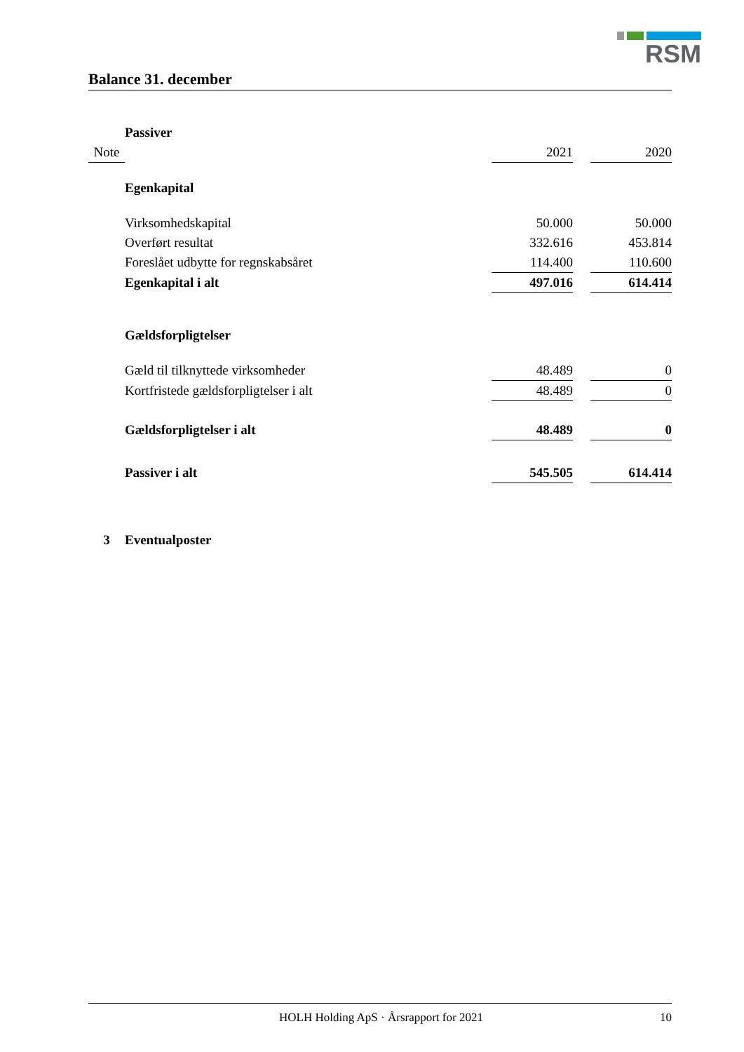RSM
Balance 31. december
| | Passiver | | | |
| Note | | 2021 | | 2020 |
| | Egenkapital | | | |
| | Virksomhedskapital | 50.000 | | 50.000 |
| | Overført resultat | 332.616 | | 453.814 |
| | Foreslået udbytte for regnskabsåret | 114.400 | | 110.600 |
| | Egenkapital i alt | 497.016 | | 614.414 |
| | Gældsforpligtelser | | | |
| | Gæld til tilknyttede virksomheder | 48.489 | | 0 |
| | Kortfristede gældsforpligtelser i alt | 48.489 | | 0 |
| | Gældsforpligtelser i alt | 48.489 | | 0 |
| | Passiver i alt | 545.505 | | 614.414 |
| 3 | Eventualposter | | | |
HOLH Holding ApS · Årsrapport for 2021 10